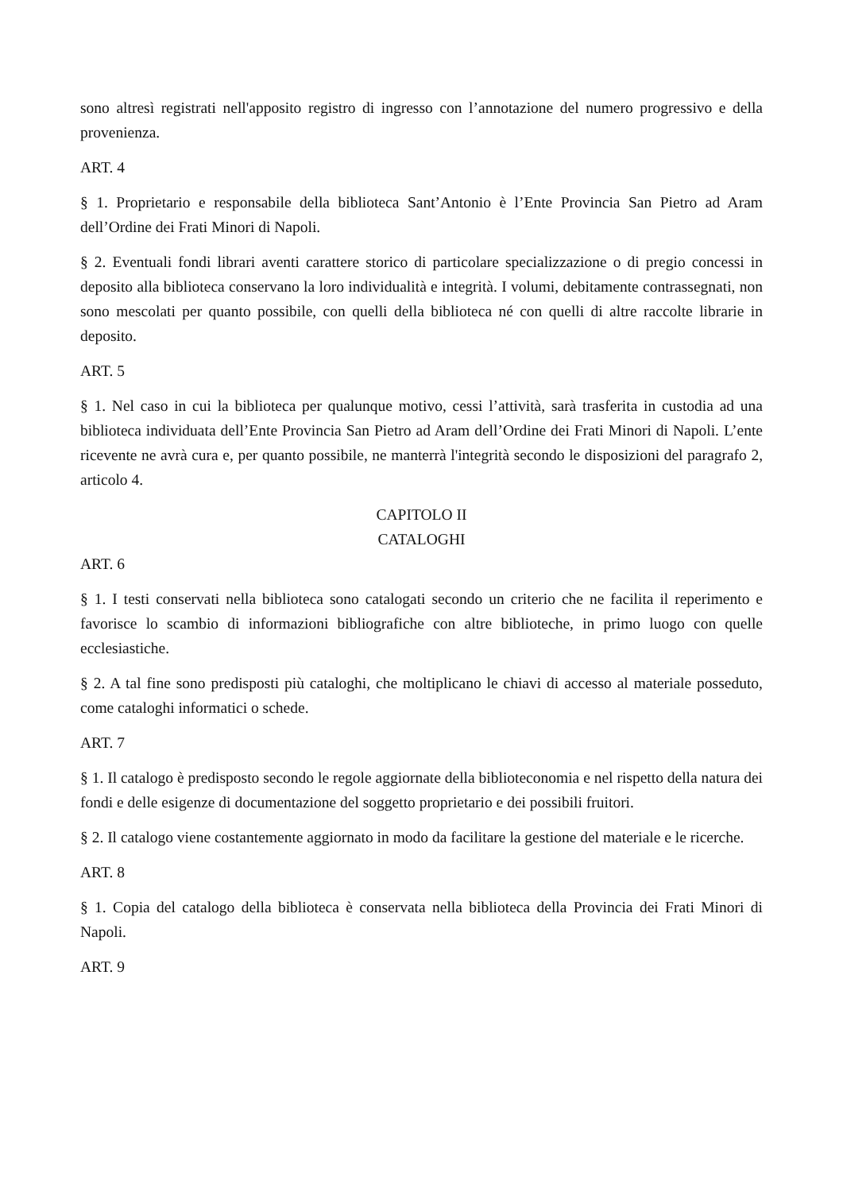sono altresì registrati nell'apposito registro di ingresso con l’annotazione del numero progressivo e della provenienza.
ART. 4
§ 1. Proprietario e responsabile della biblioteca Sant’Antonio è l’Ente Provincia San Pietro ad Aram dell’Ordine dei Frati Minori di Napoli.
§ 2. Eventuali fondi librari aventi carattere storico di particolare specializzazione o di pregio concessi in deposito alla biblioteca conservano la loro individualità e integrità. I volumi, debitamente contrassegnati, non sono mescolati per quanto possibile, con quelli della biblioteca né con quelli di altre raccolte librarie in deposito.
ART. 5
§ 1. Nel caso in cui la biblioteca per qualunque motivo, cessi l’attività, sarà trasferita in custodia ad una biblioteca individuata dell’Ente Provincia San Pietro ad Aram dell’Ordine dei Frati Minori di Napoli. L’ente ricevente ne avrà cura e, per quanto possibile, ne manterrà l'integrità secondo le disposizioni del paragrafo 2, articolo 4.
CAPITOLO II
CATALOGHI
ART. 6
§ 1. I testi conservati nella biblioteca sono catalogati secondo un criterio che ne facilita il reperimento e favorisce lo scambio di informazioni bibliografiche con altre biblioteche, in primo luogo con quelle ecclesiastiche.
§ 2. A tal fine sono predisposti più cataloghi, che moltiplicano le chiavi di accesso al materiale posseduto, come cataloghi informatici o schede.
ART. 7
§ 1. Il catalogo è predisposto secondo le regole aggiornate della biblioteconomia e nel rispetto della natura dei fondi e delle esigenze di documentazione del soggetto proprietario e dei possibili fruitori.
§ 2. Il catalogo viene costantemente aggiornato in modo da facilitare la gestione del materiale e le ricerche.
ART. 8
§ 1. Copia del catalogo della biblioteca è conservata nella biblioteca della Provincia dei Frati Minori di Napoli.
ART. 9